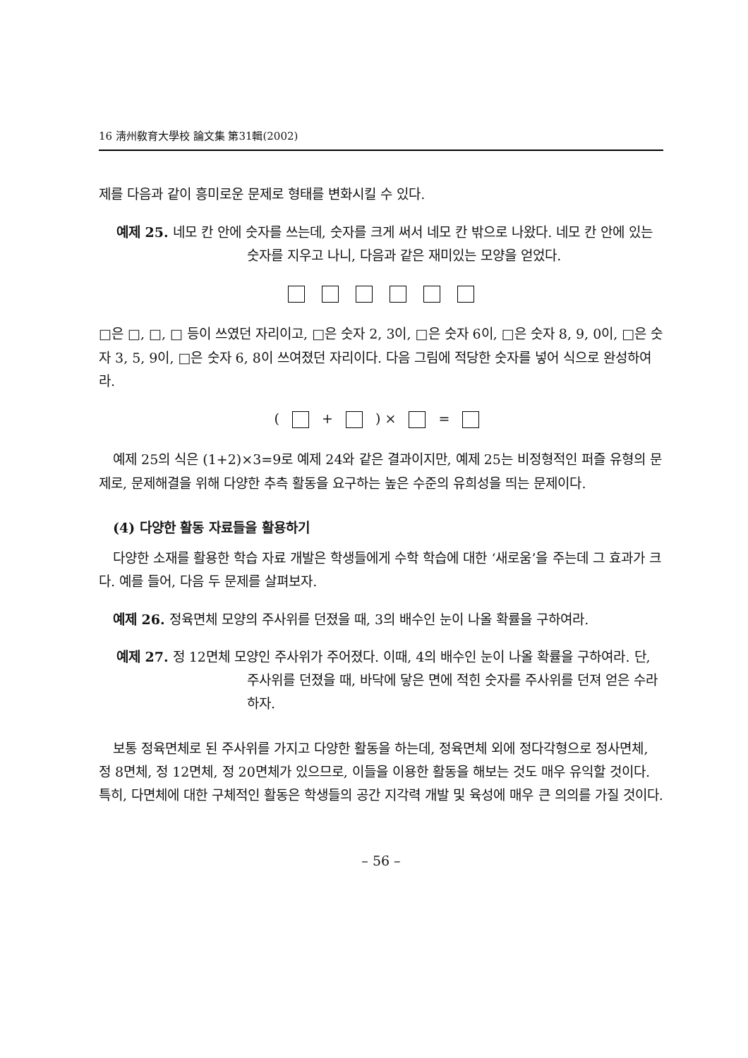16 淸州敎育大學校 論文集 第31輯(2002)
제를 다음과 같이 흥미로운 문제로 형태를 변화시킬 수 있다.
예제 25. 네모 칸 안에 숫자를 쓰는데, 숫자를 크게 써서 네모 칸 밖으로 나왔다. 네모 칸 안에 있는 숫자를 지우고 나니, 다음과 같은 재미있는 모양을 얻었다.
□은 □, □, □ 등이 쓰였던 자리이고, □은 숫자 2, 3이, □은 숫자 6이, □은 숫자 8, 9, 0이, □은 숫자 3, 5, 9이, □은 숫자 6, 8이 쓰여졌던 자리이다. 다음 그림에 적당한 숫자를 넣어 식으로 완성하여라.
( + ) × =
예제 25의 식은 (1+2)×3=9로 예제 24와 같은 결과이지만, 예제 25는 비정형적인 퍼즐 유형의 문제로, 문제해결을 위해 다양한 추측 활동을 요구하는 높은 수준의 유희성을 띄는 문제이다.
(4) 다양한 활동 자료들을 활용하기
다양한 소재를 활용한 학습 자료 개발은 학생들에게 수학 학습에 대한 ‘새로움’을 주는데 그 효과가 크다. 예를 들어, 다음 두 문제를 살펴보자.
예제 26. 정육면체 모양의 주사위를 던졌을 때, 3의 배수인 눈이 나올 확률을 구하여라.
예제 27. 정 12면체 모양인 주사위가 주어졌다. 이때, 4의 배수인 눈이 나올 확률을 구하여라. 단, 주사위를 던졌을 때, 바닥에 닿은 면에 적힌 숫자를 주사위를 던져 얻은 수라 하자.
보통 정육면체로 된 주사위를 가지고 다양한 활동을 하는데, 정육면체 외에 정다각형으로 정사면체, 정 8면체, 정 12면체, 정 20면체가 있으므로, 이들을 이용한 활동을 해보는 것도 매우 유익할 것이다. 특히, 다면체에 대한 구체적인 활동은 학생들의 공간 지각력 개발 및 육성에 매우 큰 의의를 가질 것이다.
– 56 –